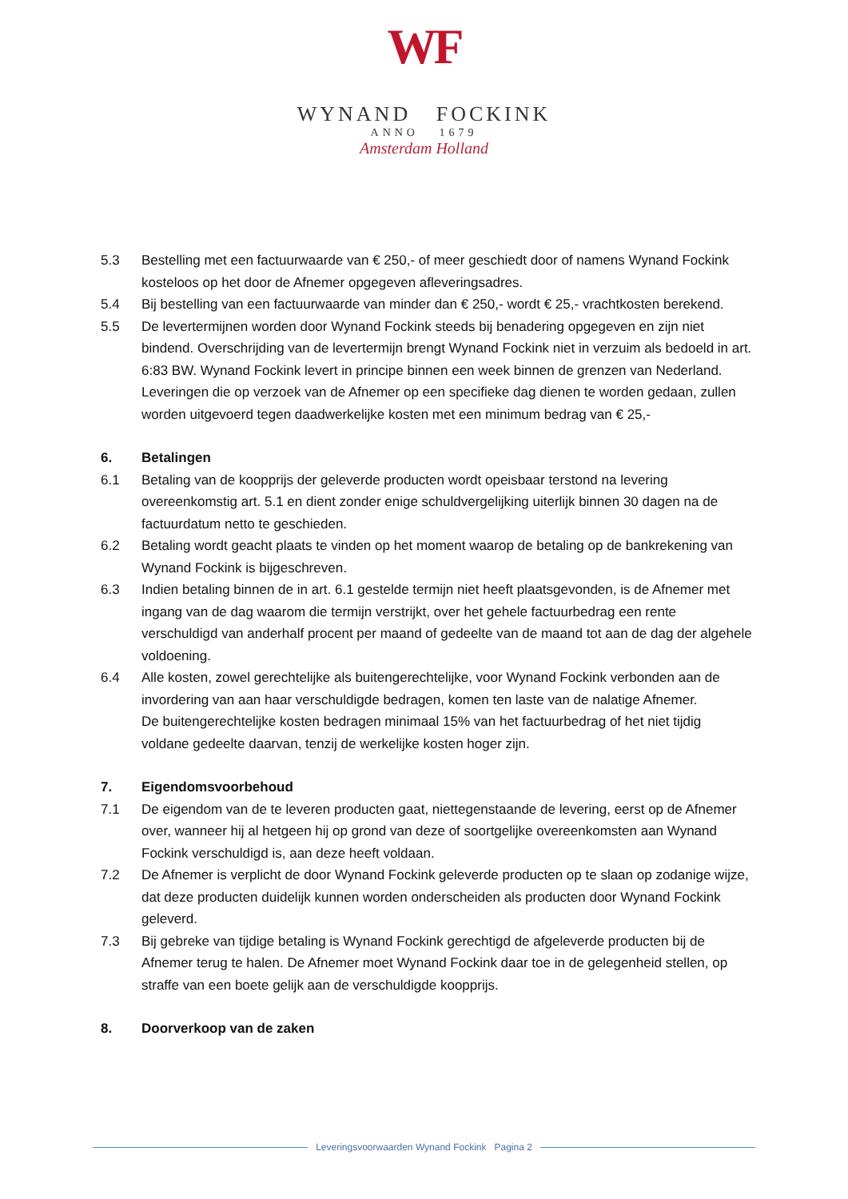WF
WYNAND FOCKINK
ANNO 1679
Amsterdam Holland
5.3 Bestelling met een factuurwaarde van € 250,- of meer geschiedt door of namens Wynand Fockink kosteloos op het door de Afnemer opgegeven afleveringsadres.
5.4 Bij bestelling van een factuurwaarde van minder dan € 250,- wordt € 25,- vrachtkosten berekend.
5.5 De levertermijnen worden door Wynand Fockink steeds bij benadering opgegeven en zijn niet bindend. Overschrijding van de levertermijn brengt Wynand Fockink niet in verzuim als bedoeld in art. 6:83 BW. Wynand Fockink levert in principe binnen een week binnen de grenzen van Nederland. Leveringen die op verzoek van de Afnemer op een specifieke dag dienen te worden gedaan, zullen worden uitgevoerd tegen daadwerkelijke kosten met een minimum bedrag van € 25,-
6. Betalingen
6.1 Betaling van de koopprijs der geleverde producten wordt opeisbaar terstond na levering overeenkomstig art. 5.1 en dient zonder enige schuldvergelijking uiterlijk binnen 30 dagen na de factuurdatum netto te geschieden.
6.2 Betaling wordt geacht plaats te vinden op het moment waarop de betaling op de bankrekening van Wynand Fockink is bijgeschreven.
6.3 Indien betaling binnen de in art. 6.1 gestelde termijn niet heeft plaatsgevonden, is de Afnemer met ingang van de dag waarom die termijn verstrijkt, over het gehele factuurbedrag een rente verschuldigd van anderhalf procent per maand of gedeelte van de maand tot aan de dag der algehele voldoening.
6.4 Alle kosten, zowel gerechtelijke als buitengerechtelijke, voor Wynand Fockink verbonden aan de invordering van aan haar verschuldigde bedragen, komen ten laste van de nalatige Afnemer.
De buitengerechtelijke kosten bedragen minimaal 15% van het factuurbedrag of het niet tijdig voldane gedeelte daarvan, tenzij de werkelijke kosten hoger zijn.
7. Eigendomsvoorbehoud
7.1 De eigendom van de te leveren producten gaat, niettegenstaande de levering, eerst op de Afnemer over, wanneer hij al hetgeen hij op grond van deze of soortgelijke overeenkomsten aan Wynand Fockink verschuldigd is, aan deze heeft voldaan.
7.2 De Afnemer is verplicht de door Wynand Fockink geleverde producten op te slaan op zodanige wijze, dat deze producten duidelijk kunnen worden onderscheiden als producten door Wynand Fockink geleverd.
7.3 Bij gebreke van tijdige betaling is Wynand Fockink gerechtigd de afgeleverde producten bij de Afnemer terug te halen. De Afnemer moet Wynand Fockink daar toe in de gelegenheid stellen, op straffe van een boete gelijk aan de verschuldigde koopprijs.
8. Doorverkoop van de zaken
Leveringsvoorwaarden Wynand Fockink Pagina 2